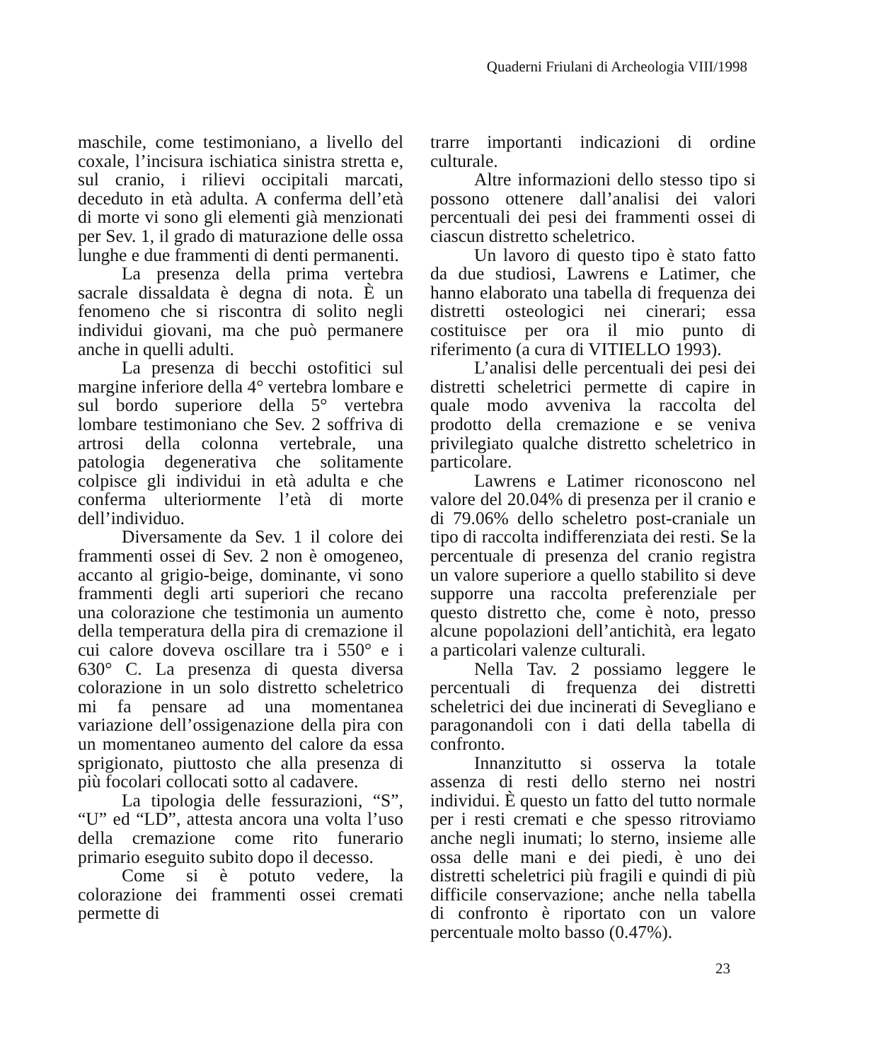Quaderni Friulani di Archeologia VIII/1998
maschile, come testimoniano, a livello del coxale, l’incisura ischiatica sinistra stretta e, sul cranio, i rilievi occipitali marcati, deceduto in età adulta. A conferma dell’età di morte vi sono gli elementi già menzionati per Sev. 1, il grado di maturazione delle ossa lunghe e due frammenti di denti permanenti.
La presenza della prima vertebra sacrale dissaldata è degna di nota. È un fenomeno che si riscontra di solito negli individui giovani, ma che può permanere anche in quelli adulti.
La presenza di becchi ostofitici sul margine inferiore della 4° vertebra lombare e sul bordo superiore della 5° vertebra lombare testimoniano che Sev. 2 soffriva di artrosi della colonna vertebrale, una patologia degenerativa che solitamente colpisce gli individui in età adulta e che conferma ulteriormente l’età di morte dell’individuo.
Diversamente da Sev. 1 il colore dei frammenti ossei di Sev. 2 non è omogeneo, accanto al grigio-beige, dominante, vi sono frammenti degli arti superiori che recano una colorazione che testimonia un aumento della temperatura della pira di cremazione il cui calore doveva oscillare tra i 550° e i 630° C. La presenza di questa diversa colorazione in un solo distretto scheletrico mi fa pensare ad una momentanea variazione dell’ossigenazione della pira con un momentaneo aumento del calore da essa sprigionato, piuttosto che alla presenza di più focolari collocati sotto al cadavere.
La tipologia delle fessurazioni, “S”, “U” ed “LD”, attesta ancora una volta l’uso della cremazione come rito funerario primario eseguito subito dopo il decesso.
Come si è potuto vedere, la colorazione dei frammenti ossei cremati permette di
trarre importanti indicazioni di ordine culturale.
Altre informazioni dello stesso tipo si possono ottenere dall’analisi dei valori percentuali dei pesi dei frammenti ossei di ciascun distretto scheletrico.
Un lavoro di questo tipo è stato fatto da due studiosi, Lawrens e Latimer, che hanno elaborato una tabella di frequenza dei distretti osteologici nei cinerari; essa costituisce per ora il mio punto di riferimento (a cura di VITIELLO 1993).
L’analisi delle percentuali dei pesi dei distretti scheletrici permette di capire in quale modo avveniva la raccolta del prodotto della cremazione e se veniva privilegiato qualche distretto scheletrico in particolare.
Lawrens e Latimer riconoscono nel valore del 20.04% di presenza per il cranio e di 79.06% dello scheletro post-craniale un tipo di raccolta indifferenziata dei resti. Se la percentuale di presenza del cranio registra un valore superiore a quello stabilito si deve supporre una raccolta preferenziale per questo distretto che, come è noto, presso alcune popolazioni dell’antichità, era legato a particolari valenze culturali.
Nella Tav. 2 possiamo leggere le percentuali di frequenza dei distretti scheletrici dei due incinerati di Sevegliano e paragonandoli con i dati della tabella di confronto.
Innanzitutto si osserva la totale assenza di resti dello sterno nei nostri individui. È questo un fatto del tutto normale per i resti cremati e che spesso ritroviamo anche negli inumati; lo sterno, insieme alle ossa delle mani e dei piedi, è uno dei distretti scheletrici più fragili e quindi di più difficile conservazione; anche nella tabella di confronto è riportato con un valore percentuale molto basso (0.47%).
23